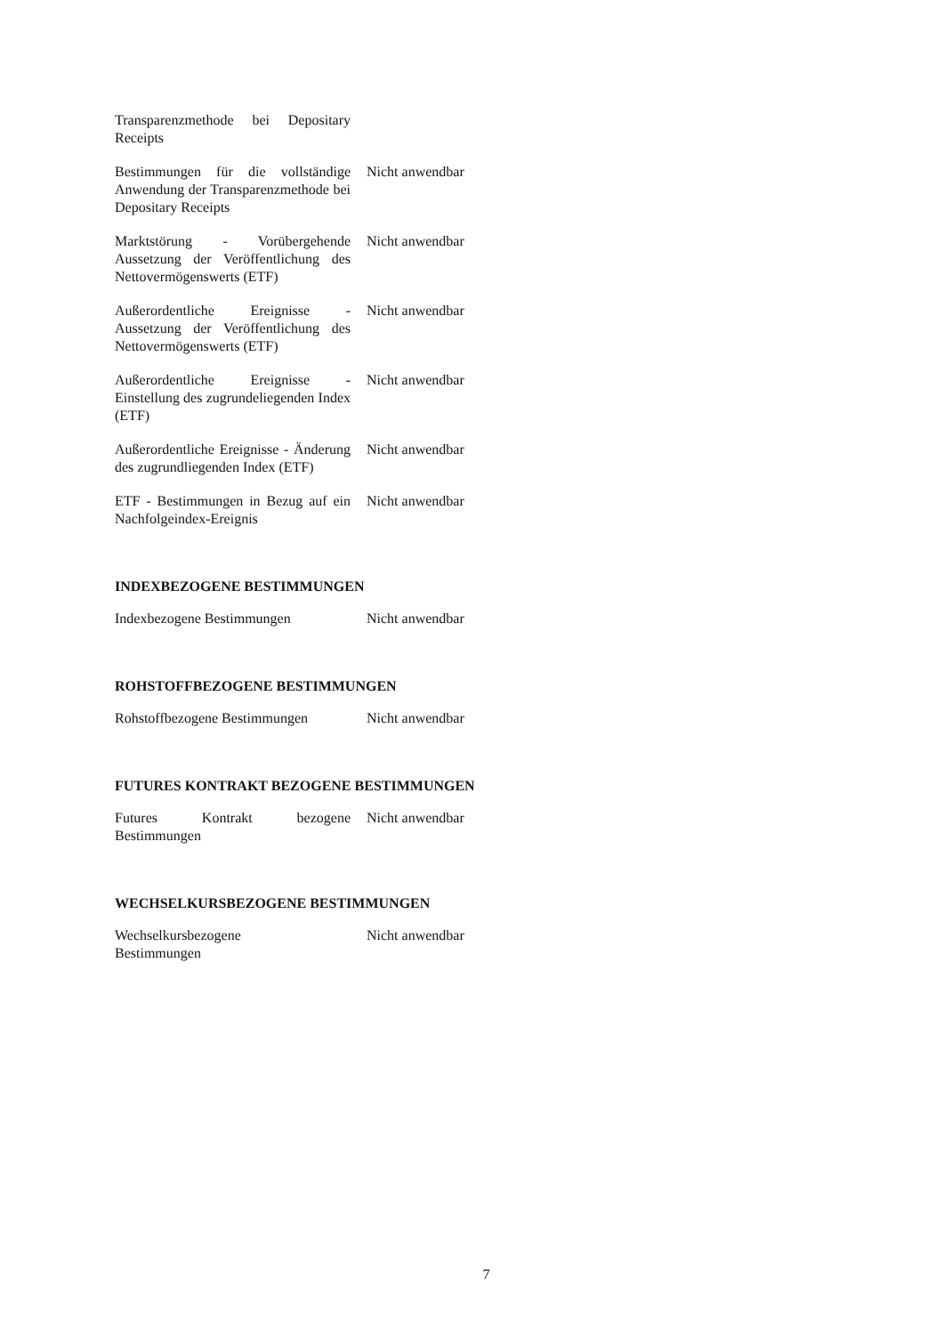| Transparenzmethode bei Depositary Receipts | |
| Bestimmungen für die vollständige Anwendung der Transparenzmethode bei Depositary Receipts | Nicht anwendbar |
| Marktstörung - Vorübergehende Aussetzung der Veröffentlichung des Nettovermögenswerts (ETF) | Nicht anwendbar |
| Außerordentliche Ereignisse - Aussetzung der Veröffentlichung des Nettovermögenswerts (ETF) | Nicht anwendbar |
| Außerordentliche Ereignisse - Einstellung des zugrundeliegenden Index (ETF) | Nicht anwendbar |
| Außerordentliche Ereignisse - Änderung des zugrundliegenden Index (ETF) | Nicht anwendbar |
| ETF - Bestimmungen in Bezug auf ein Nachfolgeindex-Ereignis | Nicht anwendbar |
INDEXBEZOGENE BESTIMMUNGEN
| Indexbezogene Bestimmungen | Nicht anwendbar |
ROHSTOFFBEZOGENE BESTIMMUNGEN
| Rohstoffbezogene Bestimmungen | Nicht anwendbar |
FUTURES KONTRAKT BEZOGENE BESTIMMUNGEN
| Futures Kontrakt bezogene Bestimmungen | Nicht anwendbar |
WECHSELKURSBEZOGENE BESTIMMUNGEN
| Wechselkursbezogene Bestimmungen | Nicht anwendbar |
7